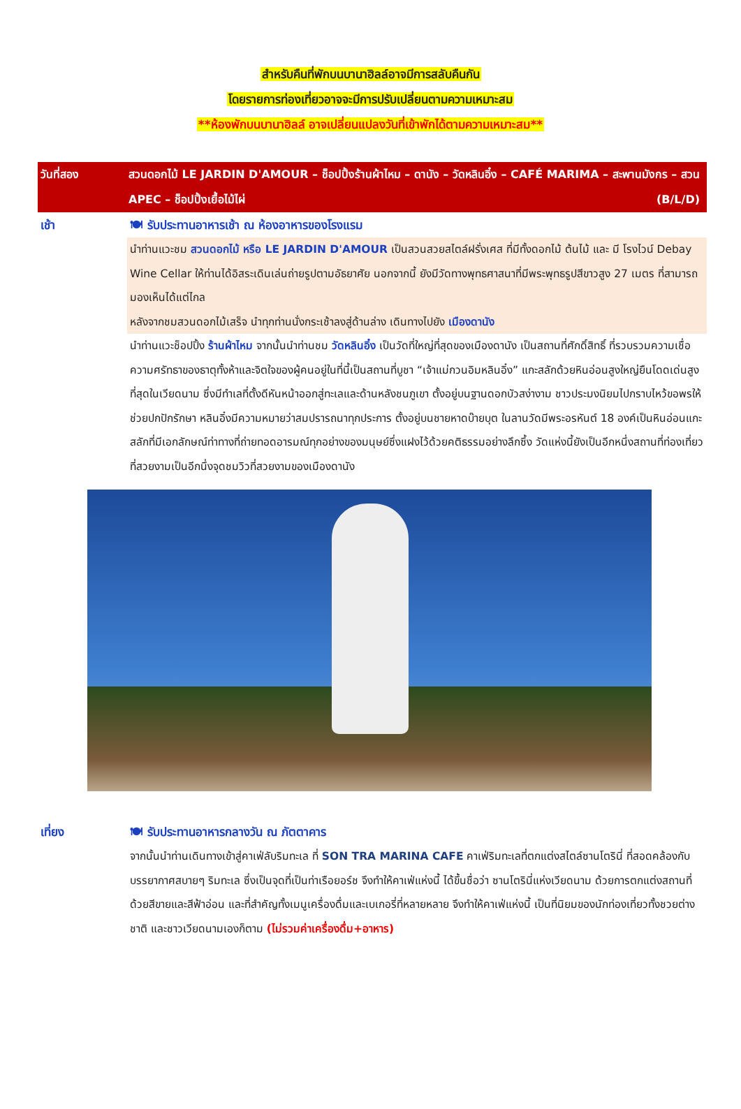สำหรับคืนที่พักบนบานาฮิลล์อาจมีการสลับคืนกัน
โดยรายการท่องเที่ยวอาจจะมีการปรับเปลี่ยนตามความเหมาะสม
**ห้องพักบนบานาฮิลล์ อาจเปลี่ยนแปลงวันที่เข้าพักได้ตามความเหมาะสม**
วันที่สอง สวนดอกไม้ LE JARDIN D'AMOUR – ช็อปปิ้งร้านผ้าไหม – ดานัง – วัดหลินอิ๋ง – CAFÉ MARIMA – สะพานมังกร – สวน APEC – ช็อปปิ้งเยื้อไม้ไผ่ (B/L/D)
เช้า 🍽 รับประทานอาหารเช้า ณ ห้องอาหารของโรงแรม
นำท่านแวะชม สวนดอกไม้ หรือ LE JARDIN D'AMOUR เป็นสวนสวยสไตล์ฝรั่งเศส ที่มีทั้งดอกไม้ ต้นไม้ และ มี โรงไวน์ Debay Wine Cellar ให้ท่านได้อิสระเดินเล่นถ่ายรูปตามอัธยาศัย นอกจากนี้ ยังมีวัดทางพุทธศาสนาที่มีพระพุทธรูปสีขาวสูง 27 เมตร ที่สามารถมองเห็นได้แต่ไกล
หลังจากชมสวนดอกไม้เสร็จ นำทุกท่านนั่งกระเช้าลงสู่ด้านล่าง เดินทางไปยัง เมืองดานัง
นำท่านแวะช็อปปิ้ง ร้านผ้าไหม จากนั้นนำท่านชม วัดหลินอิ๋ง เป็นวัดที่ใหญ่ที่สุดของเมืองดานัง เป็นสถานที่ศักดิ์สิทธิ์ ที่รวบรวมความเชื่อ ความศรัทธาของธาตุทั้งห้าและจิตใจของผู้คนอยู่ในที่นี้เป็นสถานที่บูชา “เจ้าแม่กวนอิมหลินอิ๋ง” แกะสลักด้วยหินอ่อนสูงใหญ่ยืนโดดเด่นสูงที่สุดในเวียดนาม ซึ่งมีทำเลที่ตั้งดีหันหน้าออกสู่ทะเลและด้านหลังชนภูเขา ตั้งอยู่บนฐานดอกบัวสง่างาม ชาวประมงนิยมไปกราบไหว้ขอพรให้ช่วยปกปักรักษา หลินอิ๋งมีความหมายว่าสมปรารถนาทุกประการ ตั้งอยู่บนชายหาดบ๊ายบุต ในลานวัดมีพระอรหันต์ 18 องค์เป็นหินอ่อนแกะสลักที่มีเอกลักษณ์ท่าทางที่ถ่ายทอดอารมณ์ทุกอย่างของมนุษย์ซึ่งแฝงไว้ด้วยคติธรรมอย่างลึกซึ้ง วัดแห่งนี้ยังเป็นอีกหนึ่งสถานที่ท่องเที่ยวที่สวยงามเป็นอีกนึ่งจุดชมวิวที่สวยงามของเมืองดานัง
เที่ยง 🍽 รับประทานอาหารกลางวัน ณ ภัตตาคาร
จากนั้นนำท่านเดินทางเข้าสู่คาเฟ่ลับริมทะเล ที่ SON TRA MARINA CAFE คาเฟ่ริมทะเลที่ตกแต่งสไตล์ซานโตรินี่ ที่สอดคล้องกับบรรยากาศสบายๆ ริมทะเล ซึ่งเป็นจุดที่เป็นท่าเรือยอร์ช จึงทำให้คาเฟ่แห่งนี้ ได้ขึ้นชื่อว่า ซานโตรินี่แห่งเวียดนาม ด้วยการตกแต่งสถานที่ด้วยสีขายและสีฟ้าอ่อน และที่สำคัญทั้งเมนูเครื่องดื่มและเบเกอรี่ที่หลายหลาย จึงทำให้คาเฟ่แห่งนี้ เป็นที่นิยมของนักท่องเที่ยวทั้งชวยต่างชาติ และชาวเวียดนามเองก็ตาม (ไม่รวมค่าเครื่องดื่ม+อาหาร)